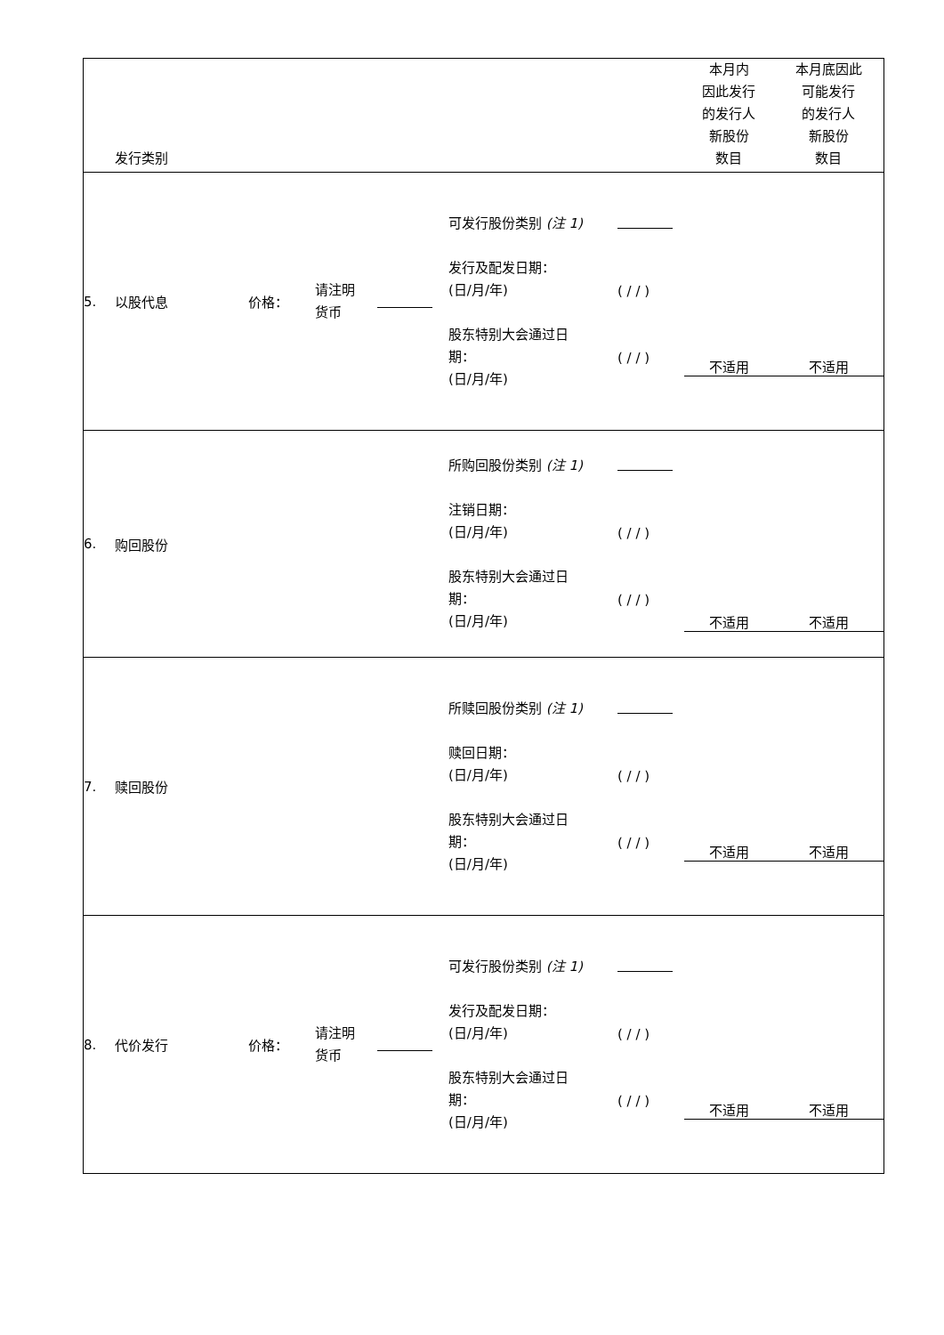| | 发行类别 | | | | | | 本月内 因此发行 的发行人 新股份 数目 | 本月底因此 可能发行 的发行人 新股份 数目 |
| --- | --- | --- | --- | --- | --- | --- | --- | --- |
| 5. | 以股代息 | 价格： | 请注明 货币 | | 可发行股份类别 (注 1) 发行及配发日期： (日/月/年) 股东特别大会通过日 期： (日/月/年) | ( / / ) ( / / ) | 不适用 | 不适用 |
| 6. | 购回股份 | | | | 所购回股份类别 (注 1) 注销日期： (日/月/年) 股东特别大会通过日 期： (日/月/年) | ( / / ) ( / / ) | 不适用 | 不适用 |
| 7. | 赎回股份 | | | | 所赎回股份类别 (注 1) 赎回日期： (日/月/年) 股东特别大会通过日 期： (日/月/年) | ( / / ) ( / / ) | 不适用 | 不适用 |
| 8. | 代价发行 | 价格： | 请注明 货币 | | 可发行股份类别 (注 1) 发行及配发日期： (日/月/年) 股东特别大会通过日 期： (日/月/年) | ( / / ) ( / / ) | 不适用 | 不适用 |